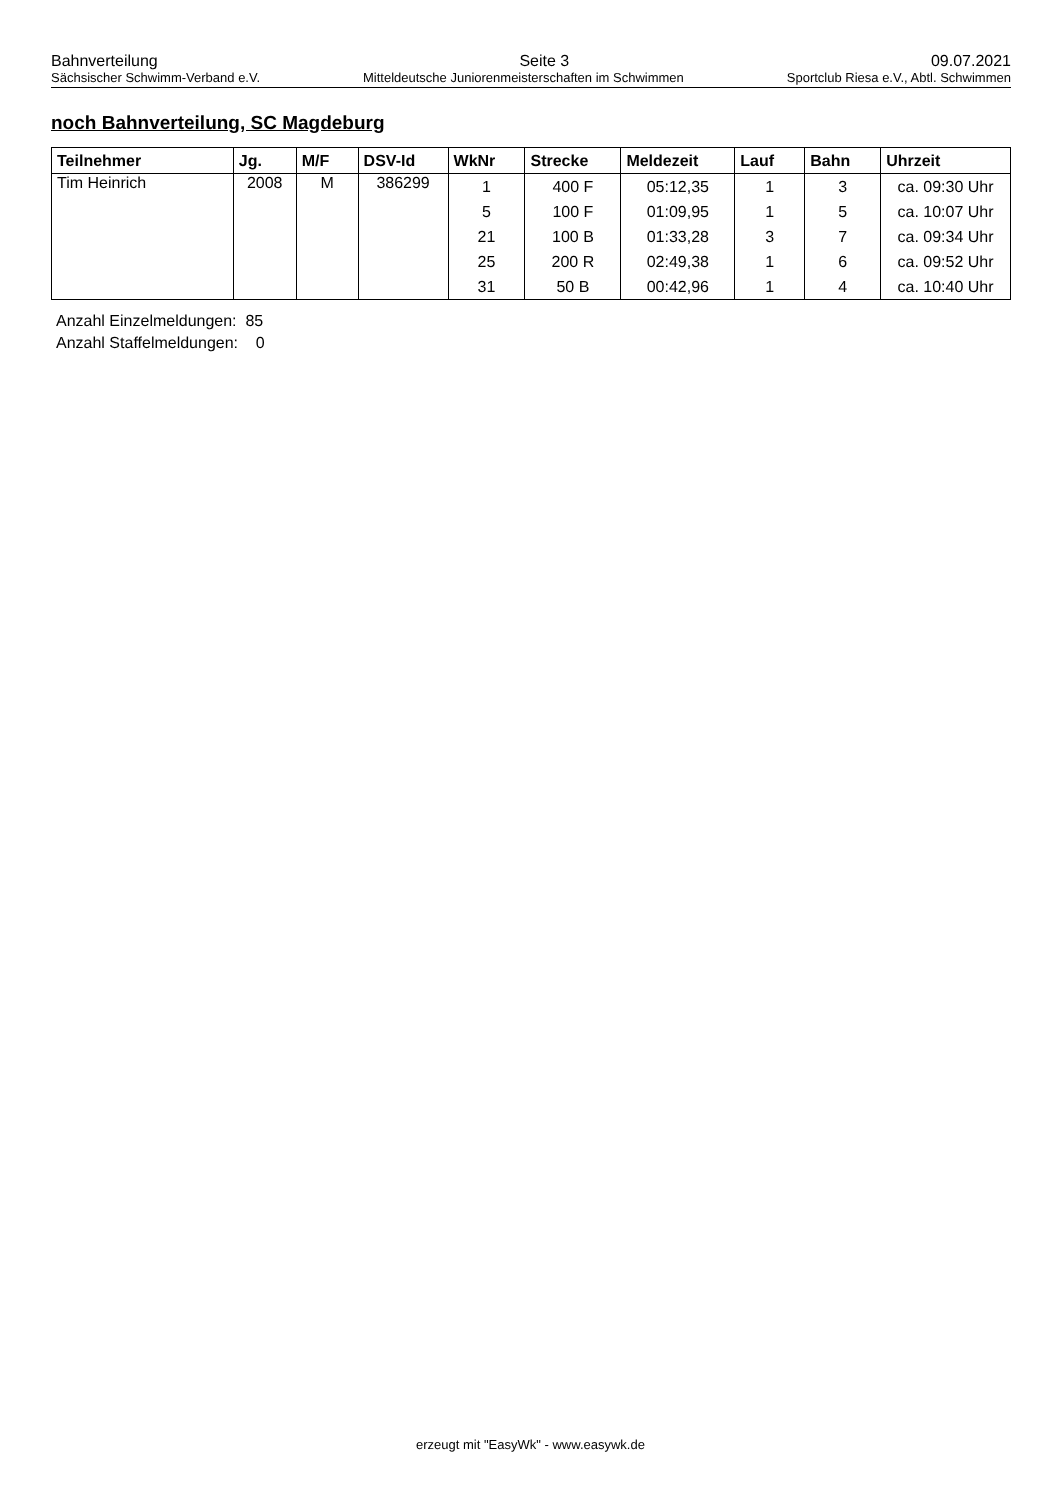Bahnverteilung Seite 3 09.07.2021
Sächsischer Schwimm-Verband e.V. Mitteldeutsche Juniorenmeisterschaften im Schwimmen Sportclub Riesa e.V., Abtl. Schwimmen
noch Bahnverteilung, SC Magdeburg
| Teilnehmer | Jg. | M/F | DSV-Id | WkNr | Strecke | Meldezeit | Lauf | Bahn | Uhrzeit |
| --- | --- | --- | --- | --- | --- | --- | --- | --- | --- |
| Tim Heinrich | 2008 | M | 386299 | 1 | 400 F | 05:12,35 | 1 | 3 | ca. 09:30 Uhr |
| | | | | 5 | 100 F | 01:09,95 | 1 | 5 | ca. 10:07 Uhr |
| | | | | 21 | 100 B | 01:33,28 | 3 | 7 | ca. 09:34 Uhr |
| | | | | 25 | 200 R | 02:49,38 | 1 | 6 | ca. 09:52 Uhr |
| | | | | 31 | 50 B | 00:42,96 | 1 | 4 | ca. 10:40 Uhr |
Anzahl Einzelmeldungen: 85
Anzahl Staffelmeldungen: 0
erzeugt mit "EasyWk" - www.easywk.de